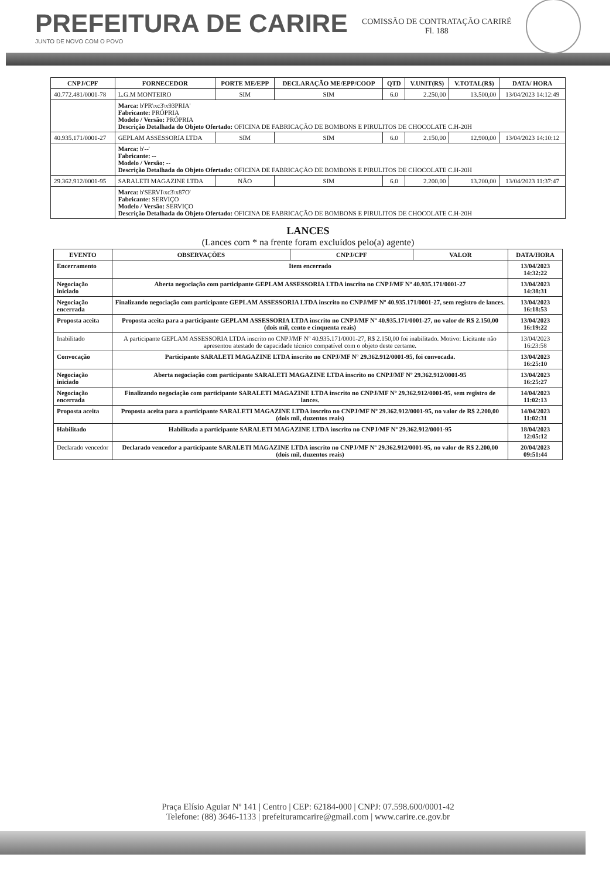PREFEITURA DE CARIRE
JUNTO DE NOVO COM O POVO
COMISSÃO DE CONTRATAÇÃO CARIRÉ
Fl. 188
| CNPJ/CPF | FORNECEDOR | PORTE ME/EPP | DECLARAÇÃO ME/EPP/COOP | QTD | V.UNIT(R$) | V.TOTAL(R$) | DATA/ HORA |
| --- | --- | --- | --- | --- | --- | --- | --- |
| 40.772.481/0001-78 | L.G.M MONTEIRO | SIM | SIM | 6.0 | 2.250,00 | 13.500,00 | 13/04/2023 14:12:49 |
| | Marca: b'PR\xc3\x93PRIA' Fabricante: PRÓPRIA Modelo / Versão: PRÓPRIA Descrição Detalhada do Objeto Ofertado: OFICINA DE FABRICAÇÃO DE BOMBONS E PIRULITOS DE CHOCOLATE C.H-20H | | | | | | |
| 40.935.171/0001-27 | GEPLAM ASSESSORIA LTDA | SIM | SIM | 6.0 | 2.150,00 | 12.900,00 | 13/04/2023 14:10:12 |
| | Marca: b'--' Fabricante: -- Modelo / Versão: -- Descrição Detalhada do Objeto Ofertado: OFICINA DE FABRICAÇÃO DE BOMBONS E PIRULITOS DE CHOCOLATE C.H-20H | | | | | | |
| 29.362.912/0001-95 | SARALETI MAGAZINE LTDA | NÃO | SIM | 6.0 | 2.200,00 | 13.200,00 | 13/04/2023 11:37:47 |
| | Marca: b'SERVI\xc3\x87O' Fabricante: SERVIÇO Modelo / Versão: SERVIÇO Descrição Detalhada do Objeto Ofertado: OFICINA DE FABRICAÇÃO DE BOMBONS E PIRULITOS DE CHOCOLATE C.H-20H | | | | | | |
LANCES
(Lances com * na frente foram excluídos pelo(a) agente)
| EVENTO | OBSERVAÇÕES | CNPJ/CPF | VALOR | DATA/HORA |
| --- | --- | --- | --- | --- |
| Encerramento | Item encerrado | | | 13/04/2023 14:32:22 |
| Negociação iniciado | Aberta negociação com participante GEPLAM ASSESSORIA LTDA inscrito no CNPJ/MF Nº 40.935.171/0001-27 | | | 13/04/2023 14:38:31 |
| Negociação encerrada | Finalizando negociação com participante GEPLAM ASSESSORIA LTDA inscrito no CNPJ/MF Nº 40.935.171/0001-27, sem registro de lances. | | | 13/04/2023 16:18:53 |
| Proposta aceita | Proposta aceita para a participante GEPLAM ASSESSORIA LTDA inscrito no CNPJ/MF Nº 40.935.171/0001-27, no valor de R$ 2.150,00 (dois mil, cento e cinquenta reais) | | | 13/04/2023 16:19:22 |
| Inabilitado | A participante GEPLAM ASSESSORIA LTDA inscrito no CNPJ/MF Nº 40.935.171/0001-27, R$ 2.150,00 foi inabilitado. Motivo: Licitante não apresentou atestado de capacidade técnico compatível com o objeto deste certame. | | | 13/04/2023 16:23:58 |
| Convocação | Participante SARALETI MAGAZINE LTDA inscrito no CNPJ/MF Nº 29.362.912/0001-95, foi convocada. | | | 13/04/2023 16:25:10 |
| Negociação iniciado | Aberta negociação com participante SARALETI MAGAZINE LTDA inscrito no CNPJ/MF Nº 29.362.912/0001-95 | | | 13/04/2023 16:25:27 |
| Negociação encerrada | Finalizando negociação com participante SARALETI MAGAZINE LTDA inscrito no CNPJ/MF Nº 29.362.912/0001-95, sem registro de lances. | | | 14/04/2023 11:02:13 |
| Proposta aceita | Proposta aceita para a participante SARALETI MAGAZINE LTDA inscrito no CNPJ/MF Nº 29.362.912/0001-95, no valor de R$ 2.200,00 (dois mil, duzentos reais) | | | 14/04/2023 11:02:31 |
| Habilitado | Habilitada a participante SARALETI MAGAZINE LTDA inscrito no CNPJ/MF Nº 29.362.912/0001-95 | | | 18/04/2023 12:05:12 |
| Declarado vencedor | Declarado vencedor a participante SARALETI MAGAZINE LTDA inscrito no CNPJ/MF Nº 29.362.912/0001-95, no valor de R$ 2.200,00 (dois mil, duzentos reais) | | | 20/04/2023 09:51:44 |
Praça Elísio Aguiar Nº 141 | Centro | CEP: 62184-000 | CNPJ: 07.598.600/0001-42
Telefone: (88) 3646-1133 | prefeituramcarire@gmail.com | www.carire.ce.gov.br